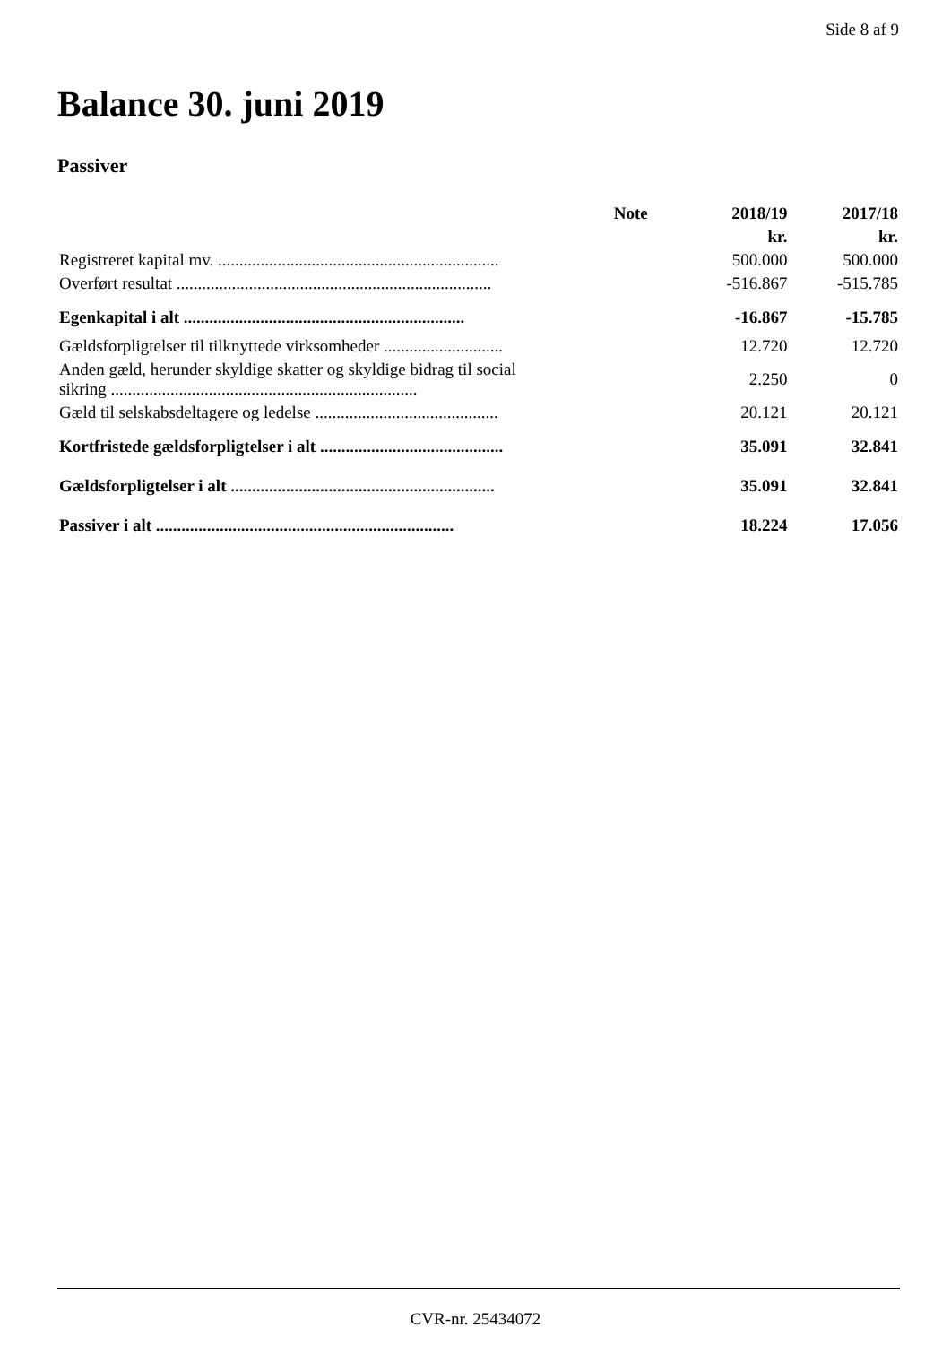Side 8 af 9
Balance 30. juni 2019
Passiver
| | Note | 2018/19 | 2017/18 |
| --- | --- | --- | --- |
| | | kr. | kr. |
| Registreret kapital mv. .................................................................. | | 500.000 | 500.000 |
| Overført resultat .......................................................................... | | -516.867 | -515.785 |
| Egenkapital i alt .................................................................. | | -16.867 | -15.785 |
| Gældsforpligtelser til tilknyttede virksomheder ............................ | | 12.720 | 12.720 |
| Anden gæld, herunder skyldige skatter og skyldige bidrag til social sikring ........................................................................ | | 2.250 | 0 |
| Gæld til selskabsdeltagere og ledelse ........................................... | | 20.121 | 20.121 |
| Kortfristede gældsforpligtelser i alt ........................................... | | 35.091 | 32.841 |
| Gældsforpligtelser i alt .............................................................. | | 35.091 | 32.841 |
| Passiver i alt ...................................................................... | | 18.224 | 17.056 |
CVR-nr. 25434072